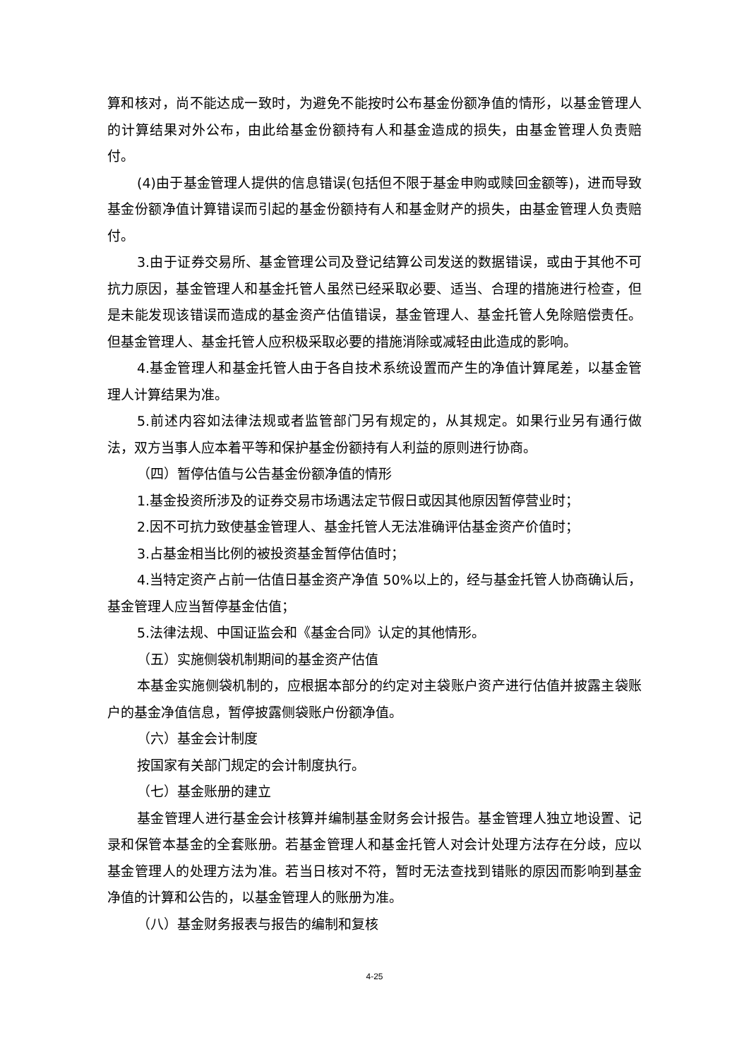算和核对，尚不能达成一致时，为避免不能按时公布基金份额净值的情形，以基金管理人的计算结果对外公布，由此给基金份额持有人和基金造成的损失，由基金管理人负责赔付。
(4)由于基金管理人提供的信息错误(包括但不限于基金申购或赎回金额等)，进而导致基金份额净值计算错误而引起的基金份额持有人和基金财产的损失，由基金管理人负责赔付。
3.由于证券交易所、基金管理公司及登记结算公司发送的数据错误，或由于其他不可抗力原因，基金管理人和基金托管人虽然已经采取必要、适当、合理的措施进行检查，但是未能发现该错误而造成的基金资产估值错误，基金管理人、基金托管人免除赔偿责任。但基金管理人、基金托管人应积极采取必要的措施消除或减轻由此造成的影响。
4.基金管理人和基金托管人由于各自技术系统设置而产生的净值计算尾差，以基金管理人计算结果为准。
5.前述内容如法律法规或者监管部门另有规定的，从其规定。如果行业另有通行做法，双方当事人应本着平等和保护基金份额持有人利益的原则进行协商。
（四）暂停估值与公告基金份额净值的情形
1.基金投资所涉及的证券交易市场遇法定节假日或因其他原因暂停营业时；
2.因不可抗力致使基金管理人、基金托管人无法准确评估基金资产价值时；
3.占基金相当比例的被投资基金暂停估值时；
4.当特定资产占前一估值日基金资产净值 50%以上的，经与基金托管人协商确认后，基金管理人应当暂停基金估值；
5.法律法规、中国证监会和《基金合同》认定的其他情形。
（五）实施侧袋机制期间的基金资产估值
本基金实施侧袋机制的，应根据本部分的约定对主袋账户资产进行估值并披露主袋账户的基金净值信息，暂停披露侧袋账户份额净值。
（六）基金会计制度
按国家有关部门规定的会计制度执行。
（七）基金账册的建立
基金管理人进行基金会计核算并编制基金财务会计报告。基金管理人独立地设置、记录和保管本基金的全套账册。若基金管理人和基金托管人对会计处理方法存在分歧，应以基金管理人的处理方法为准。若当日核对不符，暂时无法查找到错账的原因而影响到基金净值的计算和公告的，以基金管理人的账册为准。
（八）基金财务报表与报告的编制和复核
4-25